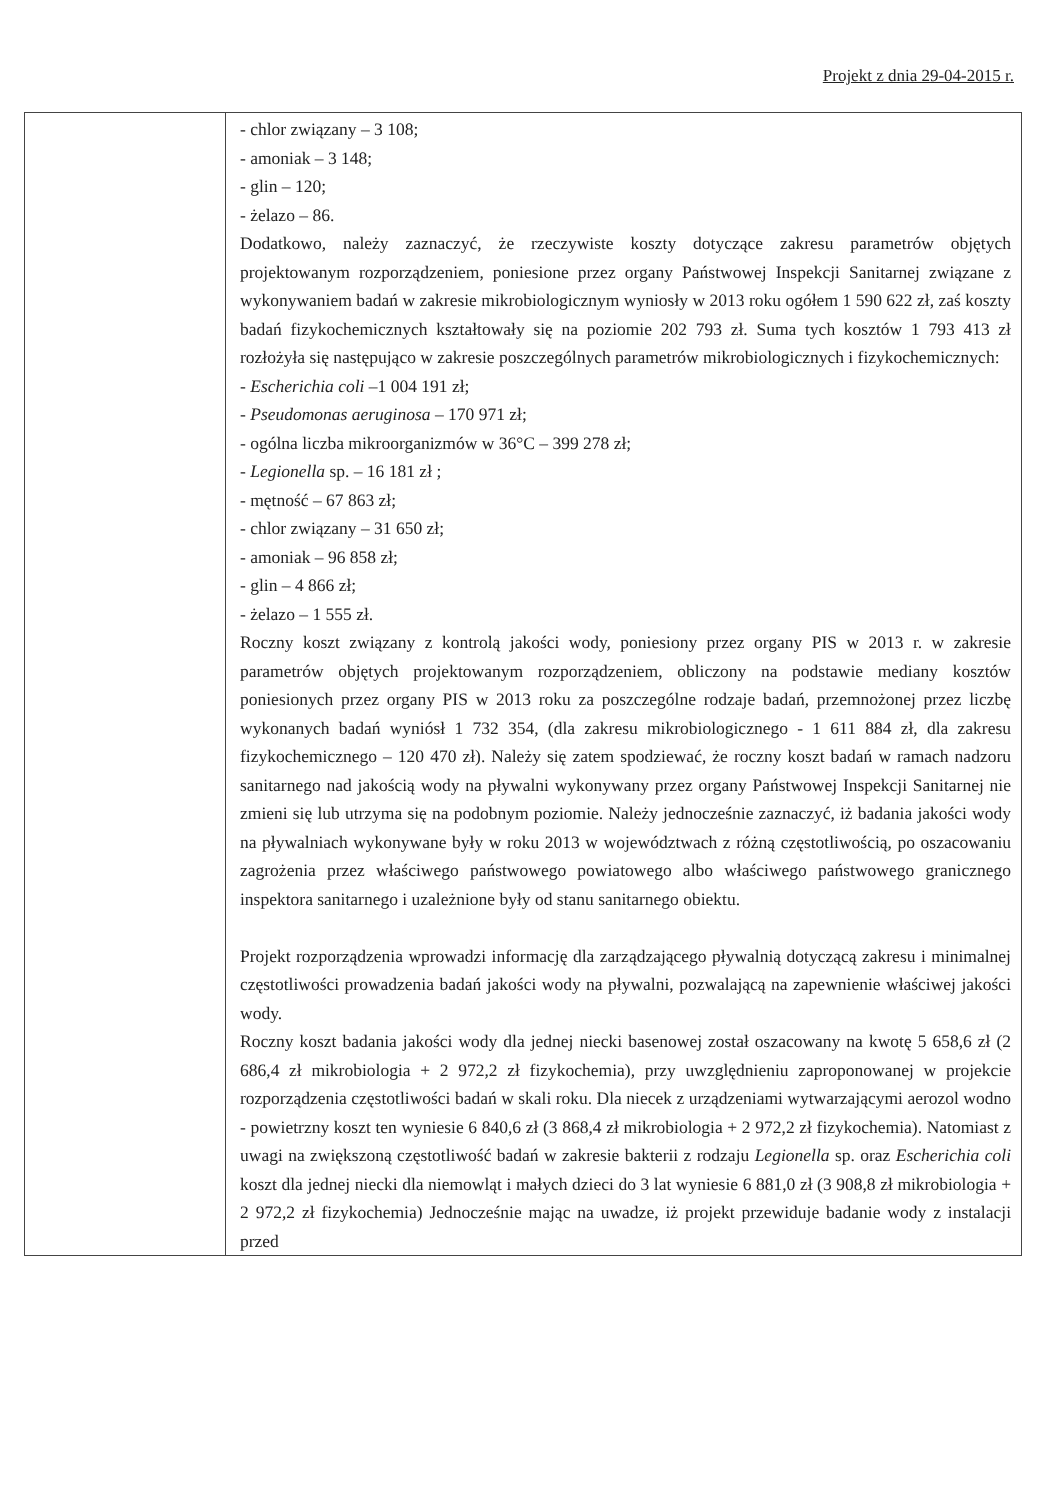Projekt z dnia 29-04-2015 r.
| | - chlor związany – 3 108; - amoniak – 3 148; - glin – 120; - żelazo – 86. Dodatkowo, należy zaznaczyć, że rzeczywiste koszty dotyczące zakresu parametrów objętych projektowanym rozporządzeniem, poniesione przez organy Państwowej Inspekcji Sanitarnej związane z wykonywaniem badań w zakresie mikrobiologicznym wyniosły w 2013 roku ogółem 1 590 622 zł, zaś koszty badań fizykochemicznych kształtowały się na poziomie 202 793 zł. Suma tych kosztów 1 793 413 zł rozłożyła się następująco w zakresie poszczególnych parametrów mikrobiologicznych i fizykochemicznych: - Escherichia coli –1 004 191 zł; - Pseudomonas aeruginosa – 170 971 zł; - ogólna liczba mikroorganizmów w 36°C – 399 278 zł; - Legionella sp. – 16 181 zł ; - mętność – 67 863 zł; - chlor związany – 31 650 zł; - amoniak – 96 858 zł; - glin – 4 866 zł; - żelazo – 1 555 zł. Roczny koszt związany z kontrolą jakości wody, poniesiony przez organy PIS w 2013 r. w zakresie parametrów objętych projektowanym rozporządzeniem, obliczony na podstawie mediany kosztów poniesionych przez organy PIS w 2013 roku za poszczególne rodzaje badań, przemnożonej przez liczbę wykonanych badań wyniósł 1 732 354, (dla zakresu mikrobiologicznego - 1 611 884 zł, dla zakresu fizykochemicznego – 120 470 zł). Należy się zatem spodziewać, że roczny koszt badań w ramach nadzoru sanitarnego nad jakością wody na pływalni wykonywany przez organy Państwowej Inspekcji Sanitarnej nie zmieni się lub utrzyma się na podobnym poziomie. Należy jednocześnie zaznaczyć, iż badania jakości wody na pływalniach wykonywane były w roku 2013 w województwach z różną częstotliwością, po oszacowaniu zagrożenia przez właściwego państwowego powiatowego albo właściwego państwowego granicznego inspektora sanitarnego i uzależnione były od stanu sanitarnego obiektu. Projekt rozporządzenia wprowadzi informację dla zarządzającego pływalnią dotyczącą zakresu i minimalnej częstotliwości prowadzenia badań jakości wody na pływalni, pozwalającą na zapewnienie właściwej jakości wody. Roczny koszt badania jakości wody dla jednej niecki basenowej został oszacowany na kwotę 5 658,6 zł (2 686,4 zł mikrobiologia + 2 972,2 zł fizykochemia), przy uwzględnieniu zaproponowanej w projekcie rozporządzenia częstotliwości badań w skali roku. Dla niecek z urządzeniami wytwarzającymi aerozol wodno - powietrzny koszt ten wyniesie 6 840,6 zł (3 868,4 zł mikrobiologia + 2 972,2 zł fizykochemia). Natomiast z uwagi na zwiększoną częstotliwość badań w zakresie bakterii z rodzaju Legionella sp. oraz Escherichia coli koszt dla jednej niecki dla niemowląt i małych dzieci do 3 lat wyniesie 6 881,0 zł (3 908,8 zł mikrobiologia + 2 972,2 zł fizykochemia) Jednocześnie mając na uwadze, iż projekt przewiduje badanie wody z instalacji przed |